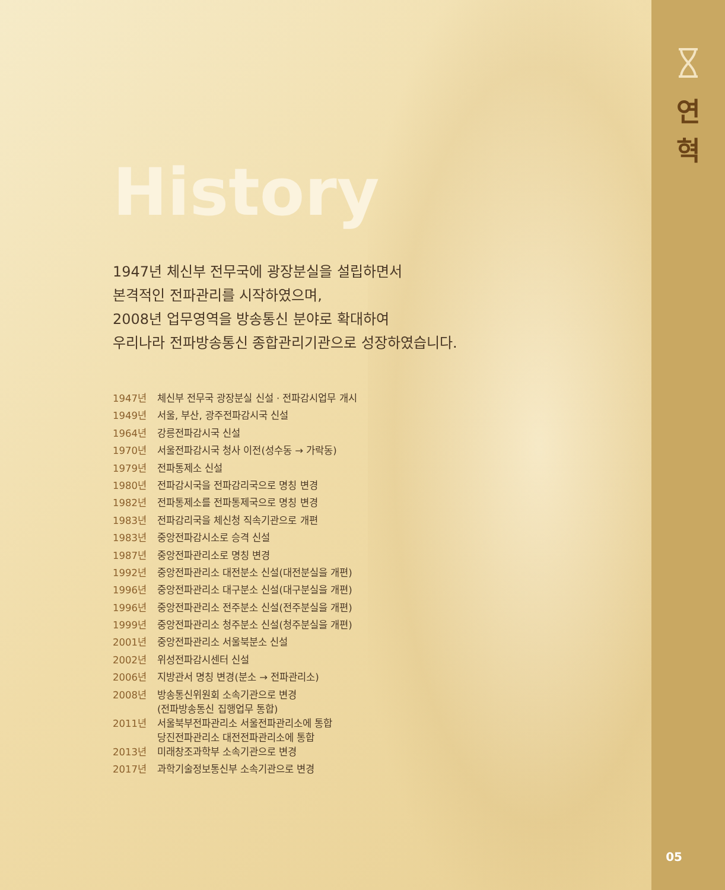연
혁
History
1947년 체신부 전무국에 광장분실을 설립하면서
본격적인 전파관리를 시작하였으며,
2008년 업무영역을 방송통신 분야로 확대하여
우리나라 전파방송통신 종합관리기관으로 성장하였습니다.
| 1947년 | 체신부 전무국 광장분실 신설 · 전파감시업무 개시 |
| 1949년 | 서울, 부산, 광주전파감시국 신설 |
| 1964년 | 강릉전파감시국 신설 |
| 1970년 | 서울전파감시국 청사 이전(성수동 → 가락동) |
| 1979년 | 전파통제소 신설 |
| 1980년 | 전파감시국을 전파감리국으로 명칭 변경 |
| 1982년 | 전파통제소를 전파통제국으로 명칭 변경 |
| 1983년 | 전파감리국을 체신청 직속기관으로 개편 |
| 1983년 | 중앙전파감시소로 승격 신설 |
| 1987년 | 중앙전파관리소로 명칭 변경 |
| 1992년 | 중앙전파관리소 대전분소 신설(대전분실을 개편) |
| 1996년 | 중앙전파관리소 대구분소 신설(대구분실을 개편) |
| 1996년 | 중앙전파관리소 전주분소 신설(전주분실을 개편) |
| 1999년 | 중앙전파관리소 청주분소 신설(청주분실을 개편) |
| 2001년 | 중앙전파관리소 서울북분소 신설 |
| 2002년 | 위성전파감시센터 신설 |
| 2006년 | 지방관서 명칭 변경(분소 → 전파관리소) |
| 2008년 | 방송통신위원회 소속기관으로 변경 (전파방송통신 집행업무 통합) |
| 2011년 | 서울북부전파관리소 서울전파관리소에 통합 당진전파관리소 대전전파관리소에 통합 |
| 2013년 | 미래창조과학부 소속기관으로 변경 |
| 2017년 | 과학기술정보통신부 소속기관으로 변경 |
05